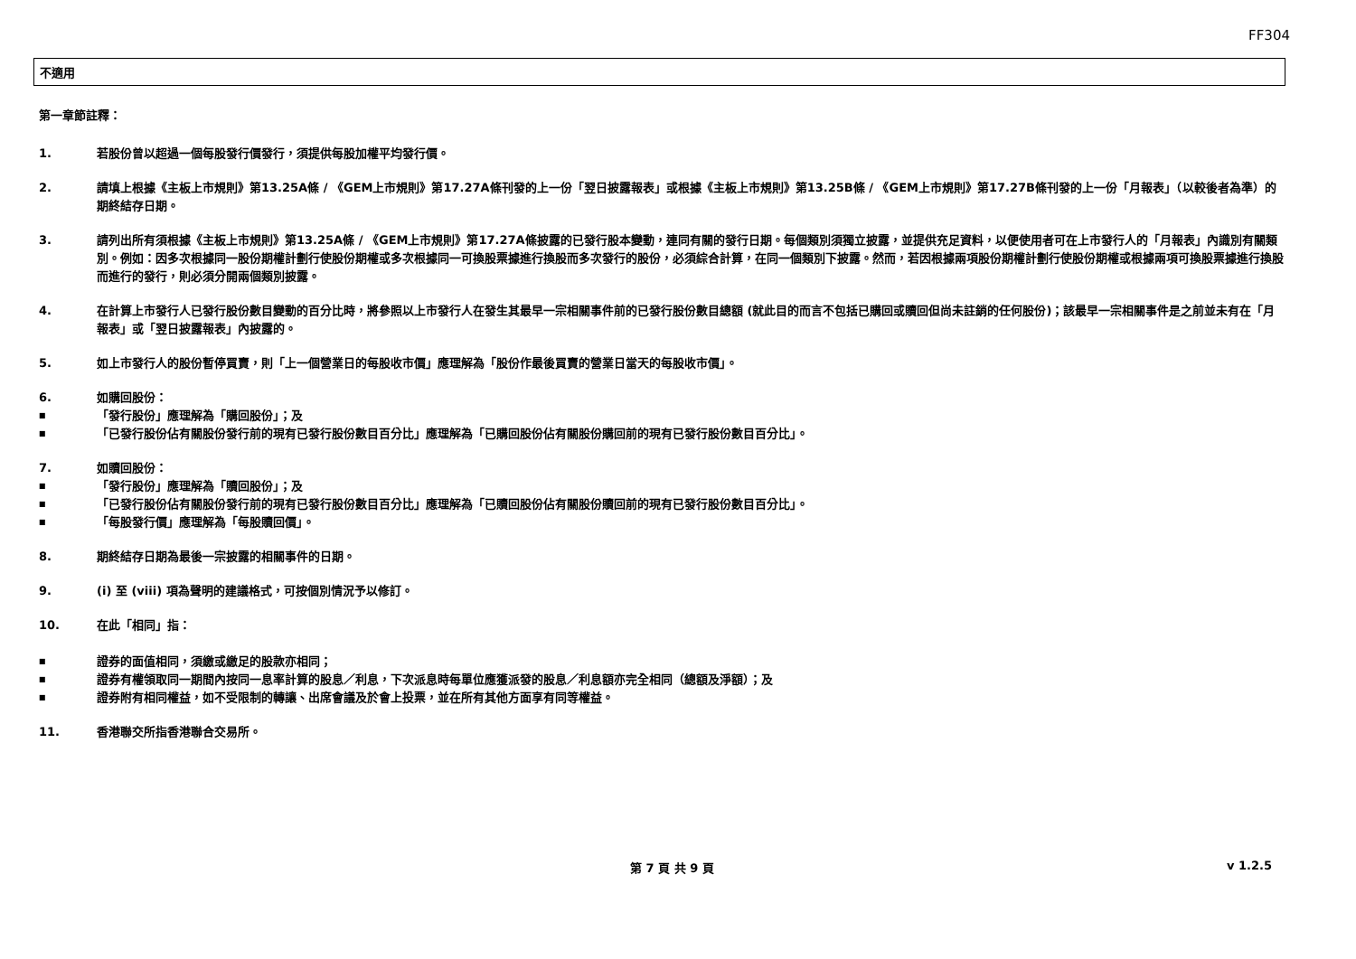FF304
不適用
第一章節註釋：
1. 若股份曾以超過一個每股發行價發行，須提供每股加權平均發行價。
2. 請填上根據《主板上市規則》第13.25A條 / 《GEM上市規則》第17.27A條刊發的上一份「翌日披露報表」或根據《主板上市規則》第13.25B條 / 《GEM上市規則》第17.27B條刊發的上一份「月報表」（以較後者為準）的期終結存日期。
3. 請列出所有須根據《主板上市規則》第13.25A條 / 《GEM上市規則》第17.27A條披露的已發行股本變動，連同有關的發行日期。每個類別須獨立披露，並提供充足資料，以便使用者可在上市發行人的「月報表」內識別有關類別。例如：因多次根據同一股份期權計劃行使股份期權或多次根據同一可換股票據進行換股而多次發行的股份，必須綜合計算，在同一個類別下披露。然而，若因根據兩項股份期權計劃行使股份期權或根據兩項可換股票據進行換股而進行的發行，則必須分開兩個類別披露。
4. 在計算上市發行人已發行股份數目變動的百分比時，將參照以上市發行人在發生其最早一宗相關事件前的已發行股份數目總額 (就此目的而言不包括已購回或贖回但尚未註銷的任何股份)；該最早一宗相關事件是之前並未有在「月報表」或「翌日披露報表」內披露的。
5. 如上市發行人的股份暫停買賣，則「上一個營業日的每股收市價」應理解為「股份作最後買賣的營業日當天的每股收市價」。
6. 如購回股份：
■ 「發行股份」應理解為「購回股份」；及
■ 「已發行股份佔有關股份發行前的現有已發行股份數目百分比」應理解為「已購回股份佔有關股份購回前的現有已發行股份數目百分比」。
7. 如贖回股份：
■ 「發行股份」應理解為「贖回股份」；及
■ 「已發行股份佔有關股份發行前的現有已發行股份數目百分比」應理解為「已贖回股份佔有關股份贖回前的現有已發行股份數目百分比」。
■ 「每股發行價」應理解為「每股贖回價」。
8. 期終結存日期為最後一宗披露的相關事件的日期。
9. (i) 至 (viii) 項為聲明的建議格式，可按個別情況予以修訂。
10. 在此「相同」指：
■ 證券的面值相同，須繳或繳足的股款亦相同；
■ 證券有權領取同一期間內按同一息率計算的股息／利息，下次派息時每單位應獲派發的股息／利息額亦完全相同（總額及淨額）；及
■ 證券附有相同權益，如不受限制的轉讓、出席會議及於會上投票，並在所有其他方面享有同等權益。
11. 香港聯交所指香港聯合交易所。
第 7 頁 共 9 頁 v 1.2.5